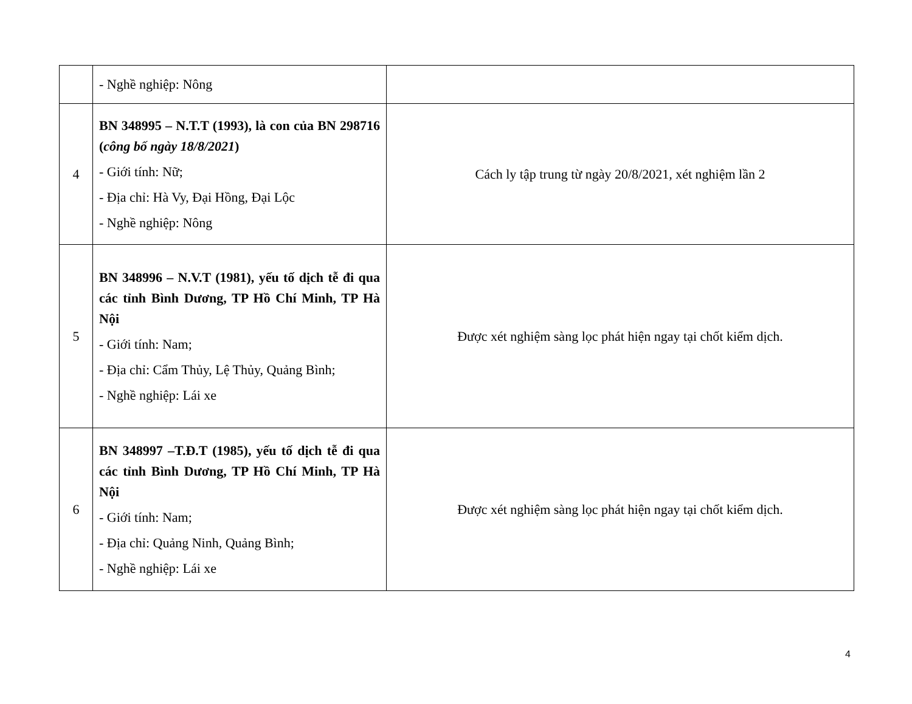| | - Nghề nghiệp: Nông | |
| 4 | BN 348995 – N.T.T (1993), là con của BN 298716 ( công bố ngày 18/8/2021 ) - Giới tính: Nữ; - Địa chỉ: Hà Vy, Đại Hồng, Đại Lộc - Nghề nghiệp: Nông | Cách ly tập trung từ ngày 20/8/2021, xét nghiệm lần 2 |
| 5 | BN 348996 – N.V.T (1981), yếu tố dịch tễ đi qua các tỉnh Bình Dương, TP Hồ Chí Minh, TP Hà Nội - Giới tính: Nam; - Địa chỉ: Cẩm Thủy, Lệ Thủy, Quảng Bình; - Nghề nghiệp: Lái xe | Được xét nghiệm sàng lọc phát hiện ngay tại chốt kiểm dịch. |
| 6 | BN 348997 –T.Đ.T (1985), yếu tố dịch tễ đi qua các tỉnh Bình Dương, TP Hồ Chí Minh, TP Hà Nội - Giới tính: Nam; - Địa chỉ: Quảng Ninh, Quảng Bình; - Nghề nghiệp: Lái xe | Được xét nghiệm sàng lọc phát hiện ngay tại chốt kiểm dịch. |
4